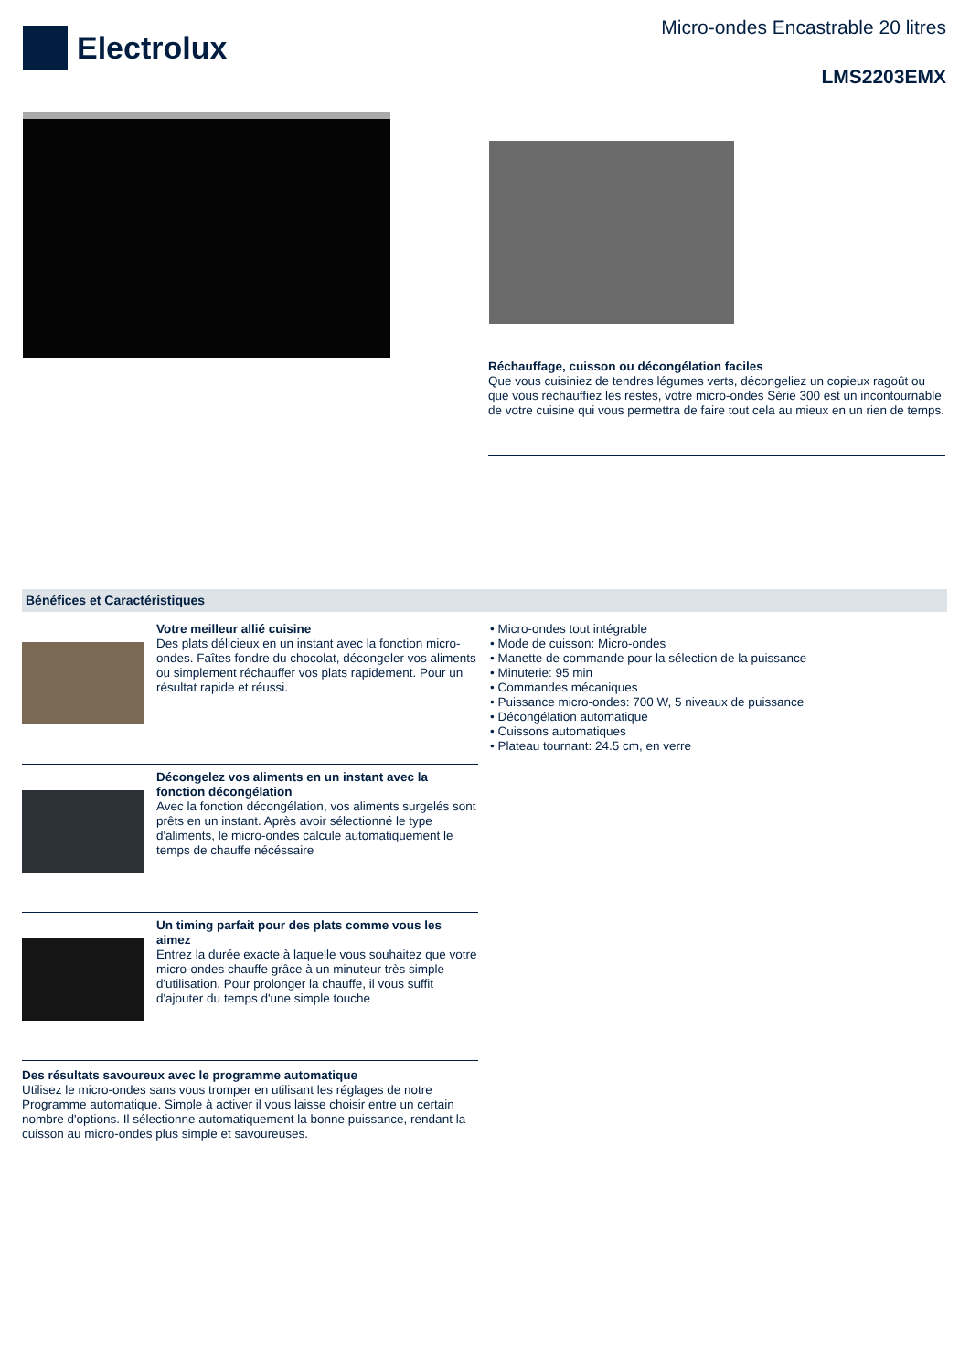Electrolux
Micro-ondes Encastrable 20 litres
LMS2203EMX
Réchauffage, cuisson ou décongélation faciles
Que vous cuisiniez de tendres légumes verts, décongeliez un copieux ragoût ou que vous réchauffiez les restes, votre micro-ondes Série 300 est un incontournable de votre cuisine qui vous permettra de faire tout cela au mieux en un rien de temps.
Bénéfices et Caractéristiques
Votre meilleur allié cuisine
Des plats délicieux en un instant avec la fonction micro-ondes. Faîtes fondre du chocolat, décongeler vos aliments ou simplement réchauffer vos plats rapidement. Pour un résultat rapide et réussi.
Décongelez vos aliments en un instant avec la fonction décongélation
Avec la fonction décongélation, vos aliments surgelés sont prêts en un instant. Après avoir sélectionné le type d'aliments, le micro-ondes calcule automatiquement le temps de chauffe nécéssaire
Un timing parfait pour des plats comme vous les aimez
Entrez la durée exacte à laquelle vous souhaitez que votre micro-ondes chauffe grâce à un minuteur très simple d'utilisation. Pour prolonger la chauffe, il vous suffit d'ajouter du temps d'une simple touche
Des résultats savoureux avec le programme automatique
Utilisez le micro-ondes sans vous tromper en utilisant les réglages de notre Programme automatique. Simple à activer il vous laisse choisir entre un certain nombre d'options. Il sélectionne automatiquement la bonne puissance, rendant la cuisson au micro-ondes plus simple et savoureuses.
• Micro-ondes tout intégrable
• Mode de cuisson: Micro-ondes
• Manette de commande pour la sélection de la puissance
• Minuterie: 95 min
• Commandes mécaniques
• Puissance micro-ondes: 700 W, 5 niveaux de puissance
• Décongélation automatique
• Cuissons automatiques
• Plateau tournant: 24.5 cm, en verre